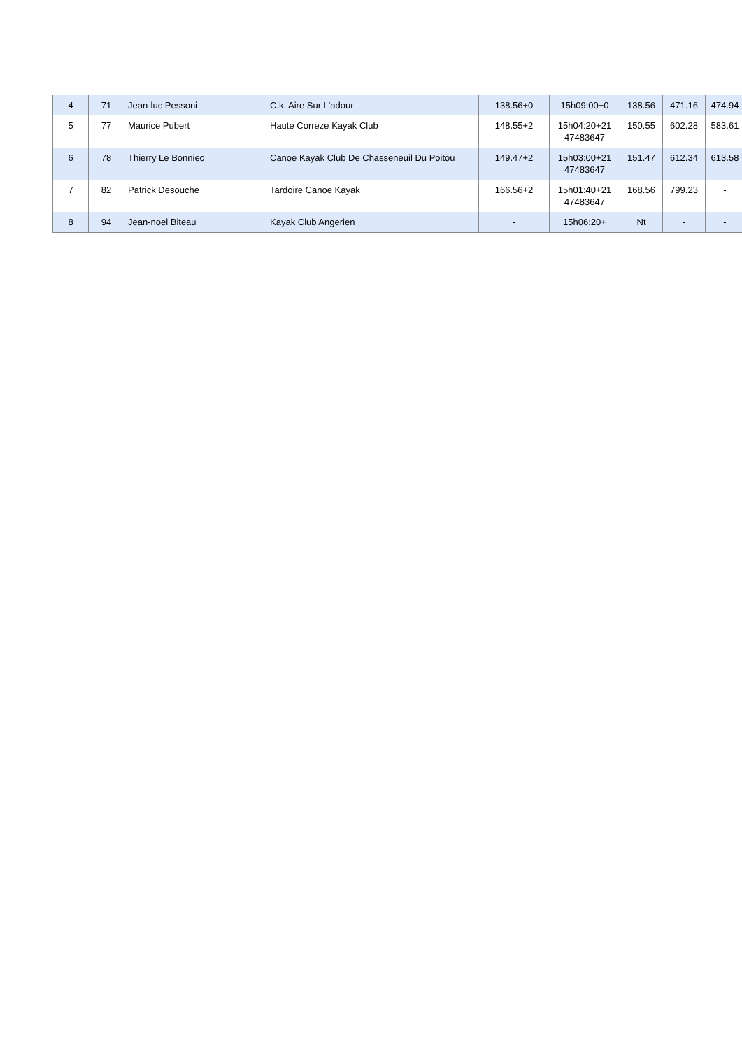| 4 | 71 | Jean-luc Pessoni | C.k. Aire Sur L'adour | 138.56+0 | 15h09:00+0 | 138.56 | 471.16 | 474.94 |
| 5 | 77 | Maurice Pubert | Haute Correze Kayak Club | 148.55+2 | 15h04:20+21 47483647 | 150.55 | 602.28 | 583.61 |
| 6 | 78 | Thierry Le Bonniec | Canoe Kayak Club De Chasseneuil Du Poitou | 149.47+2 | 15h03:00+21 47483647 | 151.47 | 612.34 | 613.58 |
| 7 | 82 | Patrick Desouche | Tardoire Canoe Kayak | 166.56+2 | 15h01:40+21 47483647 | 168.56 | 799.23 | - |
| 8 | 94 | Jean-noel Biteau | Kayak Club Angerien | - | 15h06:20+ | Nt | - | - |